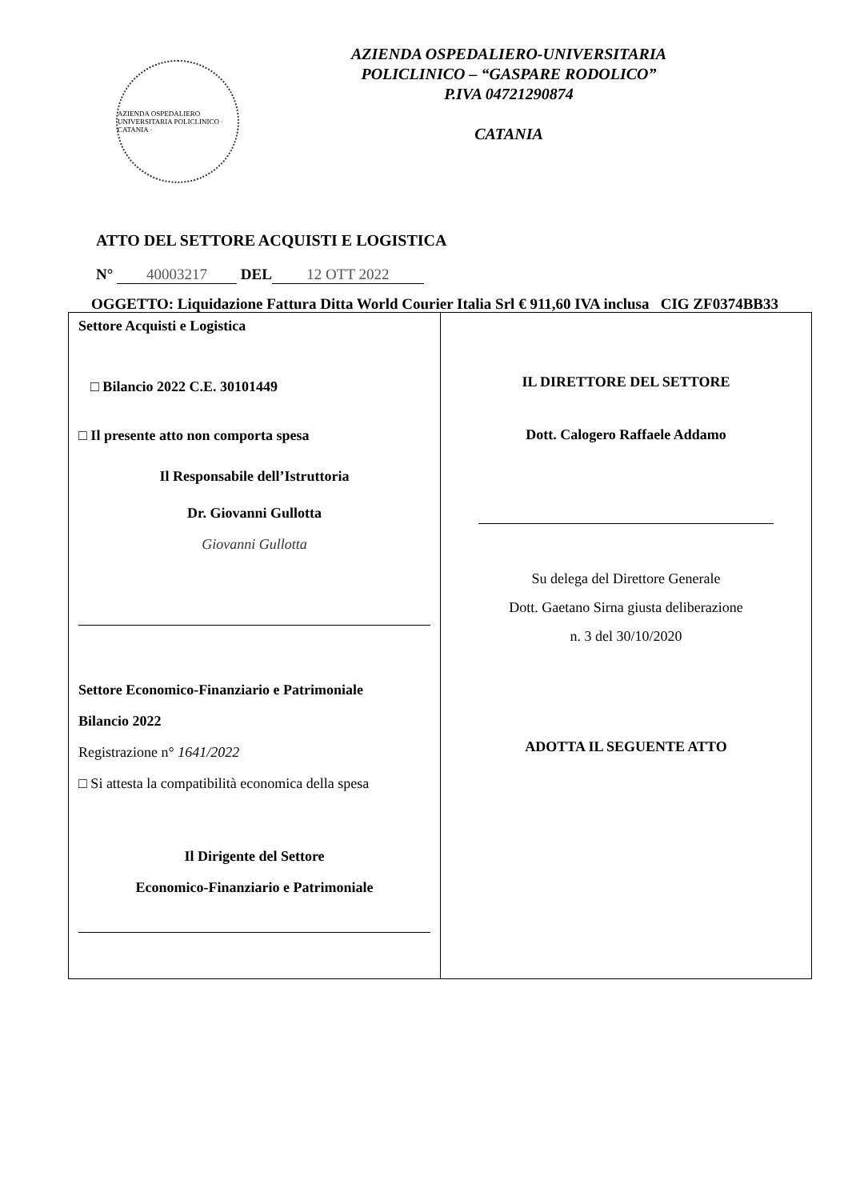AZIENDA OSPEDALIERO UNIVERSITARIA POLICLINICO · CATANIA ·
AZIENDA OSPEDALIERO-UNIVERSITARIA
POLICLINICO – “GASPARE RODOLICO”
P.IVA 04721290874
CATANIA
ATTO DEL SETTORE ACQUISTI E LOGISTICA
N° 40003217 DEL 12 OTT 2022
OGGETTO: Liquidazione Fattura Ditta World Courier Italia Srl € 911,60 IVA inclusa CIG ZF0374BB33
| Settore Acquisti e Logistica □ Bilancio 2022 C.E. 30101449 □ Il presente atto non comporta spesa Il Responsabile dell’Istruttoria Dr. Giovanni Gullotta Giovanni Gullotta Settore Economico-Finanziario e Patrimoniale Bilancio 2022 Registrazione n° 1641/2022 □ Si attesta la compatibilità economica della spesa Il Dirigente del Settore Economico-Finanziario e Patrimoniale | IL DIRETTORE DEL SETTORE Dott. Calogero Raffaele Addamo Su delega del Direttore Generale Dott. Gaetano Sirna giusta deliberazione n. 3 del 30/10/2020 ADOTTA IL SEGUENTE ATTO |